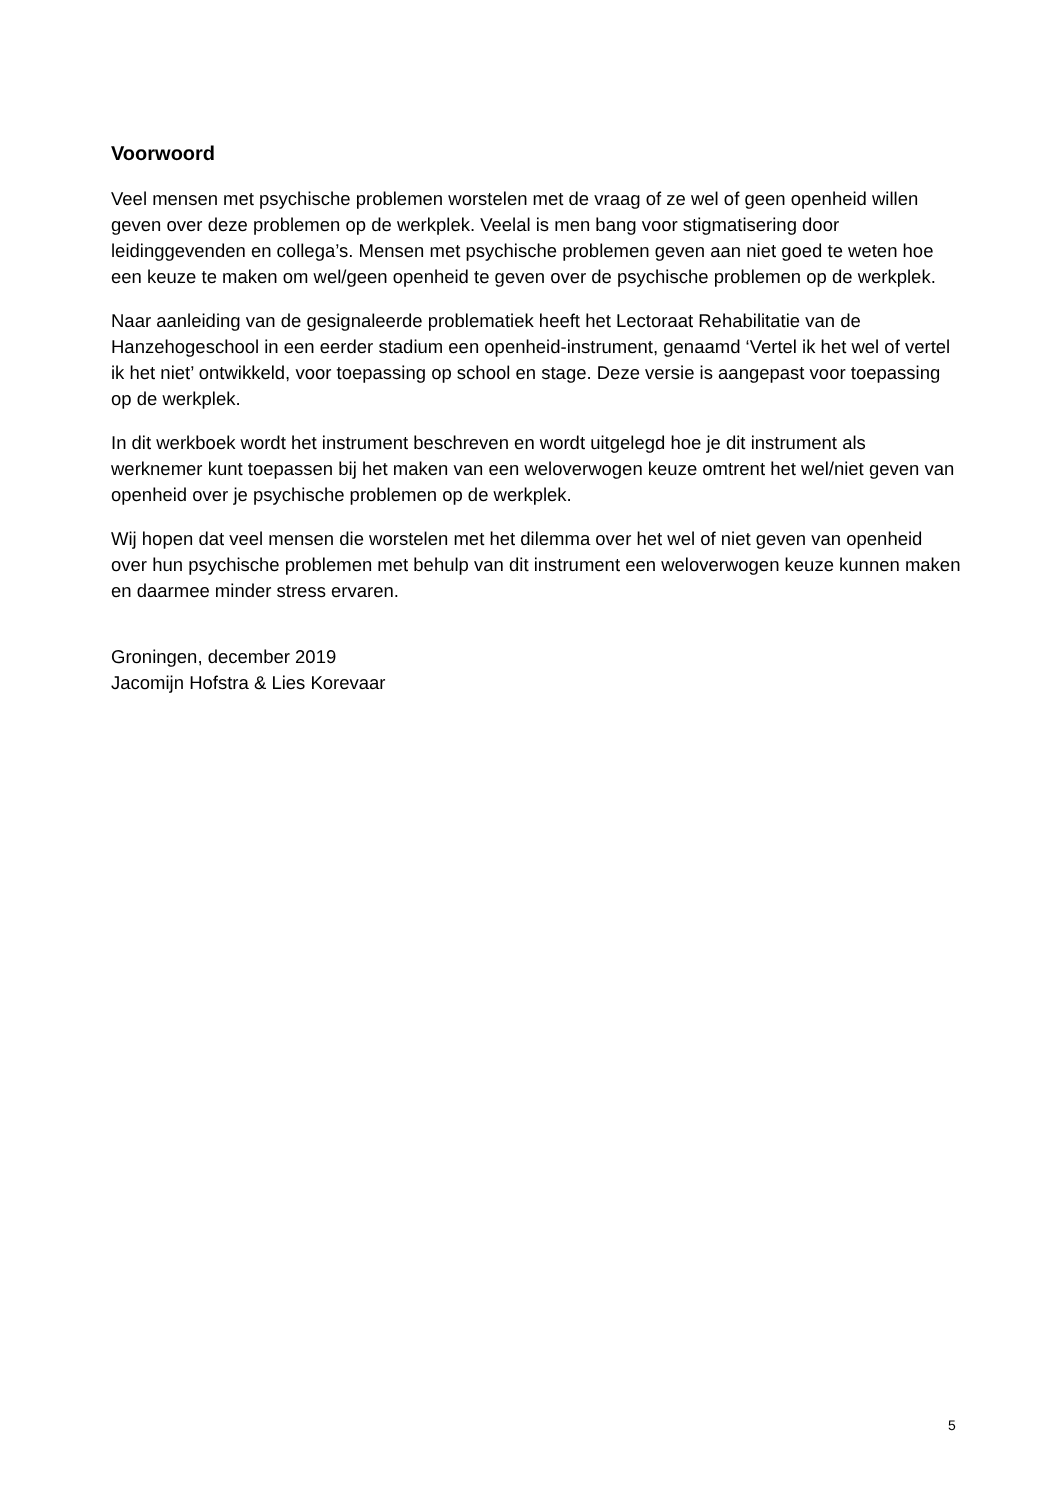Voorwoord
Veel mensen met psychische problemen worstelen met de vraag of ze wel of geen openheid willen geven over deze problemen op de werkplek. Veelal is men bang voor stigmatisering door leidinggevenden en collega’s. Mensen met psychische problemen geven aan niet goed te weten hoe een keuze te maken om wel/geen openheid te geven over de psychische problemen op de werkplek.
Naar aanleiding van de gesignaleerde problematiek heeft het Lectoraat Rehabilitatie van de Hanzehogeschool in een eerder stadium een openheid-instrument, genaamd ‘Vertel ik het wel of vertel ik het niet’ ontwikkeld, voor toepassing op school en stage. Deze versie is aangepast voor toepassing op de werkplek.
In dit werkboek wordt het instrument beschreven en wordt uitgelegd hoe je dit instrument als werknemer kunt toepassen bij het maken van een weloverwogen keuze omtrent het wel/niet geven van openheid over je psychische problemen op de werkplek.
Wij hopen dat veel mensen die worstelen met het dilemma over het wel of niet geven van openheid over hun psychische problemen met behulp van dit instrument een weloverwogen keuze kunnen maken en daarmee minder stress ervaren.
Groningen, december 2019
Jacomijn Hofstra & Lies Korevaar
5